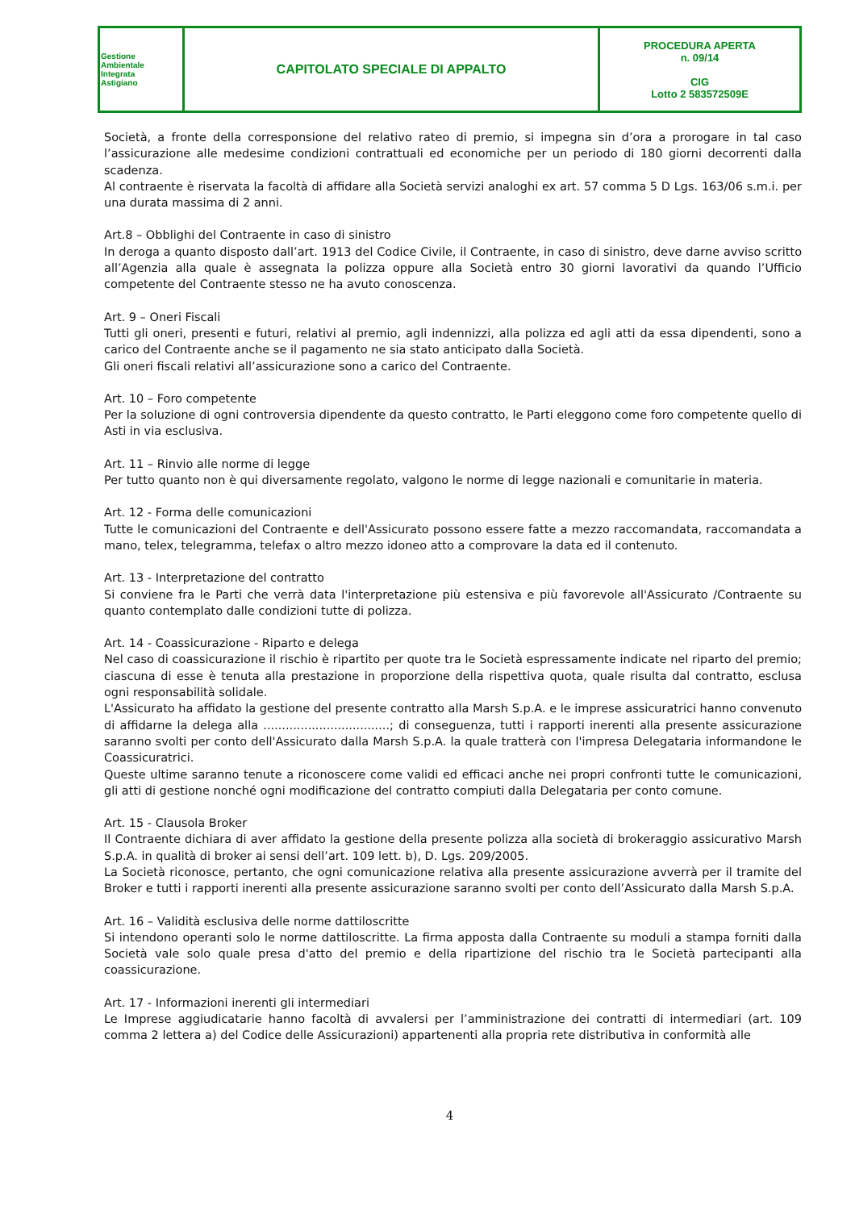| Gestione Ambientale Integrata Astigiano | CAPITOLATO SPECIALE DI APPALTO | PROCEDURA APERTA n. 09/14 CIG Lotto 2 583572509E |
Società, a fronte della corresponsione del relativo rateo di premio, si impegna sin d’ora a prorogare in tal caso l’assicurazione alle medesime condizioni contrattuali ed economiche per un periodo di 180 giorni decorrenti dalla scadenza.
Al contraente è riservata la facoltà di affidare alla Società servizi analoghi ex art. 57 comma 5 D Lgs. 163/06 s.m.i. per una durata massima di 2 anni.
Art.8 – Obblighi del Contraente in caso di sinistro
In deroga a quanto disposto dall’art. 1913 del Codice Civile, il Contraente, in caso di sinistro, deve darne avviso scritto all’Agenzia alla quale è assegnata la polizza oppure alla Società entro 30 giorni lavorativi da quando l’Ufficio competente del Contraente stesso ne ha avuto conoscenza.
Art. 9 – Oneri Fiscali
Tutti gli oneri, presenti e futuri, relativi al premio, agli indennizzi, alla polizza ed agli atti da essa dipendenti, sono a carico del Contraente anche se il pagamento ne sia stato anticipato dalla Società.
Gli oneri fiscali relativi all’assicurazione sono a carico del Contraente.
Art. 10 – Foro competente
Per la soluzione di ogni controversia dipendente da questo contratto, le Parti eleggono come foro competente quello di Asti in via esclusiva.
Art. 11 – Rinvio alle norme di legge
Per tutto quanto non è qui diversamente regolato, valgono le norme di legge nazionali e comunitarie in materia.
Art. 12 - Forma delle comunicazioni
Tutte le comunicazioni del Contraente e dell'Assicurato possono essere fatte a mezzo raccomandata, raccomandata a mano, telex, telegramma, telefax o altro mezzo idoneo atto a comprovare la data ed il contenuto.
Art. 13 - Interpretazione del contratto
Si conviene fra le Parti che verrà data l'interpretazione più estensiva e più favorevole all'Assicurato /Contraente su quanto contemplato dalle condizioni tutte di polizza.
Art. 14 - Coassicurazione - Riparto e delega
Nel caso di coassicurazione il rischio è ripartito per quote tra le Società espressamente indicate nel riparto del premio; ciascuna di esse è tenuta alla prestazione in proporzione della rispettiva quota, quale risulta dal contratto, esclusa ogni responsabilità solidale.
L'Assicurato ha affidato la gestione del presente contratto alla Marsh S.p.A. e le imprese assicuratrici hanno convenuto di affidarne la delega alla ..................................; di conseguenza, tutti i rapporti inerenti alla presente assicurazione saranno svolti per conto dell'Assicurato dalla Marsh S.p.A. la quale tratterà con l'impresa Delegataria informandone le Coassicuratrici.
Queste ultime saranno tenute a riconoscere come validi ed efficaci anche nei propri confronti tutte le comunicazioni, gli atti di gestione nonché ogni modificazione del contratto compiuti dalla Delegataria per conto comune.
Art. 15 - Clausola Broker
Il Contraente dichiara di aver affidato la gestione della presente polizza alla società di brokeraggio assicurativo Marsh S.p.A. in qualità di broker ai sensi dell’art. 109 lett. b), D. Lgs. 209/2005.
La Società riconosce, pertanto, che ogni comunicazione relativa alla presente assicurazione avverrà per il tramite del Broker e tutti i rapporti inerenti alla presente assicurazione saranno svolti per conto dell’Assicurato dalla Marsh S.p.A.
Art. 16 – Validità esclusiva delle norme dattiloscritte
Si intendono operanti solo le norme dattiloscritte. La firma apposta dalla Contraente su moduli a stampa forniti dalla Società vale solo quale presa d'atto del premio e della ripartizione del rischio tra le Società partecipanti alla coassicurazione.
Art. 17 - Informazioni inerenti gli intermediari
Le Imprese aggiudicatarie hanno facoltà di avvalersi per l’amministrazione dei contratti di intermediari (art. 109 comma 2 lettera a) del Codice delle Assicurazioni) appartenenti alla propria rete distributiva in conformità alle
4